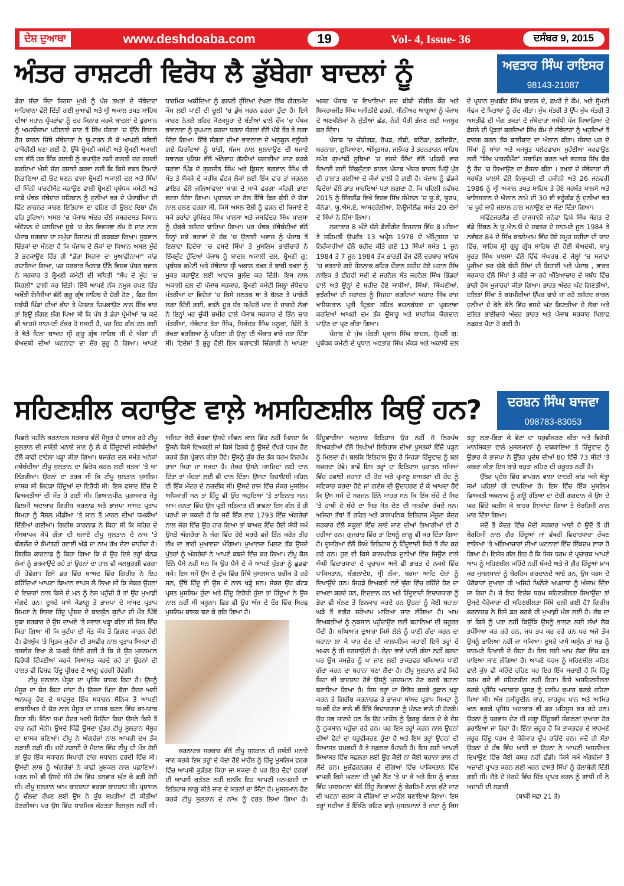ਦੇਸ਼ ਦੁਆਬਾ www.deshdoaba.com 19 Vol- 4, Issue- 36 ਦਸੰਬਰ 9, 2015
ਅੰਤਰ ਰਾਸ਼ਟਰੀ ਵਿਰੋਧ ਲੈ ਡੁੱਬੇਗਾ ਬਾਦਲਾਂ ਨੂੰ
ਅਵਤਾਰ ਸਿੰਘ ਰਾਇਸਰ
98143-21087
ਡੇਰਾ ਸੱਚਾ ਸੌਦਾ ਸਿਰਸਾ ਮੁਖੀ ਨੂੰ ਪੰਜ ਤਖਤਾਂ ਦੇ ਜੱਥੇਦਾਰਾਂ ਸਾਹਿਬਾਨਾ ਵੱਲੋਂ ਦਿੱਤੀ ਗਈ ਮੁਆਫੀ ਅਤੇ ਸ੍ਰੀ ਅਕਾਲ ਤਖਤ ਸਾਹਿਬ ਦੀਆਂ ਮਹਾਨ ਪ੍ਰੰਪਰਾਂਵਾ ਨੂੰ ਦਰ ਕਿਨਾਰ ਕਰਕੇ ਬਾਦਲਾਂ ਦੇ ਫੁਰਮਾਨ ਨੂੰ ਅਮਲੀਜਾਮਾ ਪਹਿਨਾਏ ਜਾਣ ਤੋਂ ਸਿੱਖ ਸੰਗਤਾਂ 'ਚ ਉੱਠੇ ਵਿਸ਼ਾਲ ਰੋਹ ਕਾਰਨ ਜਿੱਥੇ ਜੱਥੇਦਾਰਾਂ ਨੇ ਯੂ-ਟਰਨ ਲੈ ਕੇ ਆਪਣੀ ਸਥਿਤੀ ਹਾਸੋਹੀਣੀ ਬਣਾ ਲਈ ਹੈ, ਉੱਥੇ ਸ਼੍ਰੋਮਣੀ ਕਮੇਟੀ ਅਤੇ ਸ਼੍ਰੋਮਣੀ ਅਕਾਲੀ ਦਲ ਵੱਲੋਂ ਹਰ ਇੱਕ ਗਲਤੀ ਨੂੰ ਛਪਾਉਣ ਲਈ ਗਲਤੀ ਦਰ ਗਲਤੀ ਕਰਦਿਆਂ ਐਸੀ ਜੱਗ ਹਸਾਈ ਕਰਵਾ ਲਈ ਕਿ ਕਿਸੇ ਵਕਤ ਨਿਮਾਣੇ ਨਿਤਾਣਿਆ ਦੀ ਓਟ ਬਣਨ ਵਾਲਾ ਸ਼੍ਰੋਮਣੀ ਅਕਾਲੀ ਦਲ ਅਤੇ ਸਿੱਖਾਂ ਦੀ ਮਿੰਨੀ ਪਾਰਟੀਮੈਂਟ ਕਰਾਉਣ ਵਾਲੀ ਸ਼੍ਰੋਮਣੀ ਪ੍ਰਬੰਧਕ ਕਮੇਟੀ ਅਤੇ ਸਾਡੇ ਪੰਥਕ ਜੱਥੇਦਾਰ ਸਹਿਬਾਨ ਨੂੰ ਦੁਨੀਆਂ ਭਰ ਦੇ ਪੰਜਾਬੀਆਂ ਦੀ ਫਿੱਟ ਲਾਹਨਤ ਕਾਰਣ ਇਤਿਹਾਸ ਦਾ ਵਹਿਣ ਹੀ ਉਲਟ ਦਿਸ਼ਾ ਵੱਲ ਵਹਿ ਤੁਰਿਆ। ਅਸਲ 'ਚ ਪੰਜਾਬ ਅੰਦਰ ਚੱਲੇ ਜਬਰਦਸਤ ਕਿਸ਼ਾਨ ਅੰਦੋਲਨ ਦੇ ਚਲਦਿਆਂ ਸੂਬੇ 'ਚ ਰੇਲ ਵਿਵਸਥਾ ਠੱਪ ਹੋ ਜਾਣ ਨਾਲ ਪੰਜਾਬ ਸਰਕਾਰ ਦਾ ਸਮੁੱਚਾ ਸਿਸਟਮ ਹੀ ਗੜਬੜਾ ਗਿਆ। ਸੂਝਵਾਨ ਚਿੰਤਕਾਂ ਦਾ ਮੰਨਣਾ ਹੈ ਕਿ ਪੰਜਾਬ ਦੇ ਲੋਕਾਂ ਦਾ ਧਿਆਨ ਅਸਲ ਮੁੱਦੇ ਤੋਂ ਭਟਕਾਉਣ ਹਿੱਤ ਹੀ "ਡੇਰਾ ਸਿਰਸਾ ਦਾ ਮੁਆਫੀਨਾਮਾ" ਕਾਂਡ ਰਚਾਇਆ ਗਿਆ, ਪਰ ਸਰਕਾਰ ਖਿਲਾਫ ਉੱਠੇ ਵਿਸ਼ਵ ਪੱਧਰ ਬਵਾਲ ਨੇ ਸਰਕਾਰ ਤੇ ਸ਼੍ਰੋਮਣੀ ਕਮੇਟੀ ਦੀ ਸਥਿਤੀ "ਸੱਪ ਦੇ ਮੂੰਹ 'ਚ ਕਿਰਲੀ" ਵਾਲੀ ਕਰ ਦਿੱਤੀ। ਇੱਥੋਂ ਆਪਣੇ ਨੱਕ ਨਮੂਜ ਰਖਣ ਹਿੱਤ ਅਖੌਤੀ ਏਜੰਸੀਆਂ ਵੱਲੋਂ ਗੁਰੂ ਗ੍ਰੰਥ ਸਾਹਿਬ ਦੇ ਚੋਰੀ ਹੋਣ , ਫਿਰ ਇਸ ਸਬੰਧੀ ਪਿੰਡਾਂ ਦੀਆਂ ਕੰਧਾ ਤੇ ਪੋਸਟਰ ਚਿਪਕਾਉਣ ਨਾਲ ਇੱਕ ਵਾਰ ਤਾਂ ਇਉਂ ਲੱਗਣ ਲੱਗ ਪਿਆ ਸੀ ਕਿ ਪੰਥ ਤੇ ਡੇਰਾ ਪ੍ਰੇਮੀਆਂ 'ਚ ਕਦੇ ਵੀ ਆਹਮੋ ਸਾਹਮਣੀ ਟੱਕਰ ਹੋ ਸਕਦੀ ਹੈ, ਪਰ ਇਹ ਗੱਲ ਟਲ ਗਈ ਤੇ ਥੋੜੇ ਦਿਨਾ ਬਾਅਦ ਸ੍ਰੀ ਗੁਰੂ ਗ੍ਰੰਥ ਸਾਹਿਬ ਜੀ ਦੇ ਅੰਗਾਂ ਦੀ ਬੇਅਦਬੀ ਦੀਆਂ ਘਟਨਾਵਾ ਦਾ ਦੌਰ ਸ਼ੁਰੂ ਹੋ ਗਿਆ। ਆਪਣੇ ਧਾਰਮਿਕ ਅਕੀਦਿਆ ਨੂੰ ਛਲਣੀ ਹੁੰਦਿਆਂ ਵੇਖਣਾ ਇੱਕ ਗੈਰਤਮੰਦ ਕੌਮ ਲਈ ਪਾਣੀ ਦੀ ਚੂਲੀ 'ਚ ਡੁੱਬ ਮਰਨ ਵਰਗਾ ਹੁੰਦਾ ਹੈ। ਇਸੇ ਕਾਰਣ ਨੇੜਲੇ ਸ਼ਹਿਰ ਕੋਟਕਪੂਰਾ ਦੇ ਬੱਤੀਆਂ ਵਾਲੇ ਚੌਂਕ 'ਚ ਪੰਥਕ ਭਾਵਨਾਵਾ ਨੂੰ ਰੂਪਮਾਨ ਕਰਦਾ ਧਰਨਾ ਸੰਗਤਾਂ ਵੱਲੋਂ ਪੱਕੇ ਤੌਰ ਤੇ ਲਗਾ ਦਿੱਤਾ ਗਿਆ। ਇੱਥੇ ਸੰਗਤਾਂ ਦੀਆਂ ਭਾਵਨਾਵਾ ਦੇ ਅਨੁਕੂਲ ਵਲੂੰਧਰੇ ਗਏ ਹਿਰਦਿਆਂ ਨੂੰ ਸ਼ਾਂਤੀ, ਸੰਜਮ ਨਾਲ ਸੁਲਝਾਉਣ ਦੀ ਬਜਾਏ ਸਥਾਨਕ ਪੁਲਿਸ ਵੱਲੋਂ ਅੰਨੇਵਾਹ ਗੋਲੀਆਂ ਚਲਾਈਆਂ ਜਾਣ ਕਰਕੇ ਸਰਾਂਵਾ ਪਿੰਡ ਦੇ ਗੁਰਜੀਤ ਸਿੰਘ ਅਤੇ ਕ੍ਰਿਸ਼ਨ ਭਗਵਾਨ ਸਿੰਘ ਦੀ ਮੌਤ ਤੇ ਸੈਂਕੜੇ ਦੇ ਕਰੀਬ ਫੱਟੜ ਲੋਕਾਂ ਲਈ ਇੱਕ ਵਾਰ ਤਾਂ ਜਰਨਲ ਡਾਇਰ ਵੱਲੋਂ ਜਲਿਆਂਵਾਲਾ ਬਾਗ ਦੇ ਸਾਕੇ ਵਰਗਾ ਕਹਿਰੀ ਭਾਣਾ ਵਰਤਾ ਦਿੱਤਾ ਗਿਆ। ਪ੍ਰਸ਼ਾਸਨ ਦਾ ਰੋਲ ਇੱਥੇ ਫਿਰ ਕੁੱਤੀ ਦੇ ਚੋਰਾਂ ਨਾਲ ਰਲਣ ਵਰਗਾ ਸੀ, ਕਿਸੇ ਅਸਲ ਦੋਸ਼ੀ ਨੂੰ ਫੜਨ ਦੀ ਬਿਜਾਏ ਦੋ ਸਕੇ ਭਰਾਂਵਾ ਰੁਪਿੰਦਰ ਸਿੰਘ ਖਾਲਸਾ ਅਤੇ ਜਸਵਿੰਦਰ ਸਿੰਘ ਖਾਲਸਾ ਨੂੰ ਚੁੱਕਕੇ ਤਸ਼ੱਦਦ ਢਾਹਿਆ ਗਿਆ। ਪਰ ਪੰਥਕ ਜੱਥੇਬੰਦੀਆਂ ਵੱਲੋਂ ਇਨ੍ਹਾਂ ਸਕੇ ਭਰਾਵਾਂ ਦੇ ਹੱਕ 'ਚ ਉਠਾਈ ਅਵਾਜ ਨੂੰ ਪੰਜਾਬ ਤੋਂ ਇਲਾਵਾ ਵਿਦੇਸ਼ਾ 'ਚ ਵਸਦੇ ਸਿੱਖਾਂ ਤੇ ਮੁਸਲਿਮ ਭਾਈਚਾਰੇ ਨੇ ਇੱਕਜੁੱਟ ਹੁੰਦਿਆਂ ਪੰਜਾਬ ਨੂੰ ਬਾਦਲ ਅਕਾਲੀ ਦਲ, ਸ਼੍ਰੋਮਣੀ ਗੁ: ਪ੍ਰਬੰਧਕ ਕਮੇਟੀ ਅਤੇ ਜੱਥੇਦਾਰ ਸ੍ਰੀ ਅਕਾਲ ਤਖਤ ਤੇ ਬਾਕੀ ਤਖਤਾਂ ਨੂੰ ਮੁਕਤ ਕਰਾਉਣ ਲਈ ਆਵਾਜ ਬੁਲੰਦ ਕਰ ਦਿੱਤੀ। ਇਸ ਨਾਲ ਅਕਾਲੀ ਦਲ ਦੀ ਪੰਜਾਬ ਸਰਕਾਰ, ਸ਼੍ਰੋਮਣੀ ਕਮੇਟੀ ਜਿਲ੍ਹਾ ਜੱਥੇਦਾਰ ਮੰਤਰੀਆਂ ਦਾ ਵਿਦੇਸ਼ਾਂ 'ਚ ਕਿਸੇ ਜਨਤਕ ਥਾਂ ਤੇ ਬੋਲਣ ਤੇ ਪਾਬੰਦੀ ਲਗਾ ਦਿੱਤੀ ਗਈ, ਵਤਨੋਂ ਦੂਰ ਸੱਤ ਸਮੁੰਦਰੋਂ ਪਾਰ ਦੇ ਜਾਗਦੇ ਲੋਕਾਂ ਨੇ ਇਨ੍ਹਾਂ ਮਰ ਚੁੱਕੀ ਜ਼ਮੀਰ ਵਾਲੇ ਪੰਜਾਬ ਸਰਕਾਰ ਦੇ ਤਿੰਨ ਚਾਰ ਮੰਤਰੀਆਂ, ਜੱਥੇਦਾਰ ਤੋਤਾ ਸਿੰਘ, ਸਿਕੰਦਰ ਸਿੰਘ ਮਲੂਕਾਂ, ਢਿੱਲੋਂ ਤੇ ਰੱਖੜਾ ਵਰਗਿਆਂ ਨੂੰ ਪਹਿਲਾ ਹੀ ਉਨ੍ਹਾਂ ਦੀ ਔਕਾਤ ਵਾਰੇ ਜਤਾ ਦਿੱਤਾ ਸੀ। ਵਿਦੇਸ਼ਾਂ ਤੋਂ ਸ਼ੁਰੂ ਹੋਈ ਇਸ ਬਗਾਵਤੀ ਚਿੰਗਾਰੀ ਨੇ ਆਪਣਾ ਅਸਰ ਪੰਜਾਬ 'ਚ ਵਿਖਾਇਆ ਜਦ ਬੀਬੀ ਜੰਗੀਰ ਕੌਰ ਅਤੇ ਬਿਕਰਮਜੀਤ ਸਿੰਘ ਮਜੀਠੀਏ ਵਰਗੇ, ਸੀਨੀਅਰ ਆਗੂਆਂ ਨੂੰ ਪੰਜਾਬ ਦੇ ਅਣਖੀਲੋਕਾਂ ਨੇ ਜੁੱਤੀਆਂ ਛੱਡ, ਨੰਗੇ ਪੈਰੀ ਭੱਜਣ ਲਈ ਮਜਬੂਰ ਕਰ ਦਿੱਤਾ।
ਪੰਜਾਬ 'ਚ ਚੰਡੀਗੜ, ਰੋਪੜ, ਲੰਬੀ, ਬਠਿੰਡਾ, ਫਰੀਦਕੋਟ, ਬਰਨਾਲਾ, ਲੁਧਿਆਣਾ, ਅੰਮ੍ਰਿਤਸਰ, ਜਲੰਧਰ ਤੇ ਤਰਨਤਾਰਨ ਸਾਹਿਬ ਸਮੇਤ ਗੁਆਂਢੀ ਸੂਬਿਆਂ 'ਚ ਵਸਦੇ ਸਿੱਖਾਂ ਵੱਲੋਂ ਪਹਿਲੀ ਵਾਰ ਦਿਖਾਈ ਗਈ ਇੱਕਜੁੱਟਤਾ ਕਾਰਨ ਪੰਜਾਬ ਅੰਦਰ ਬਾਦਲ ਪਿਉ ਪੁੱਤ ਦੀ ਹਾਲਾਤ ਗਲੀਆ ਦੇ ਕੱਖਾਂ ਵਾਲੀ ਹੋ ਗਈ ਹੈ। ਪੰਜਾਬ ਨੂੰ ਛੱਡਕੇ ਵਿਦੇਸ਼ਾਂ ਵੱਲੋਂ ਭਾਤ ਮਾਰਦਿਆਂ ਪਤਾ ਲਗਦਾ ਹੈ, ਕਿ ਪਹਿਲੀ ਨਵੰਬਰ 2015 ਨੂੰ ਇੰਗਲੈਂਡ ਵਿਖੇ ਵਿਸ਼ਵ ਸਿੱਖ ਸੰਮੇਲਨ 'ਚ ਯੂ.ਕੇ, ਯੂਰਪ, ਕੈਨੇਡਾ, ਯੂ.ਐਸ.ਏ, ਆਸਟਰੇਲੀਆ, ਨਿਊਜੀਲੈਂਡ ਸਮੇਤ 20 ਦੇਸ਼ਾਂ ਦੇ ਸਿੱਖਾਂ ਨੇ ਹਿੱਸਾ ਲਿਆ।
ਲਗਾਤਾਰ 8 ਘੰਟੇ ਚੱਲੇ ਡੈਲੀਗੇਟ ਇਜਲਾਸ ਵਿੱਚ 8 ਮਤਿਆ ਤੇ ਸਹਿਮਤੀ ਉਪਰੰਤ 13 ਅਪ੍ਰੈਲ 1978 ਦੇ ਅੰਮ੍ਰਿਤਸਰ 'ਚ ਨਿਰੰਕਾਰੀਆਂ ਵੱਲੋਂ ਸ਼ਹੀਦ ਕੀਤੇ ਗਏ 13 ਸਿੰਘਾਂ ਸਮੇਤ 1 ਜੂਨ 1984 ਤੇ 7 ਜੂਨ 1984 ਤੱਕ ਭਾਰਤੀ ਫੌਜ ਵੱਲੋਂ ਦਰਬਾਰ ਸਾਹਿਬ 'ਚ ਵਰਤਾਏ ਗਏ ਹੌਲਨਾਕ ਕਹਿਰ ਦੌਰਾਨ ਸ਼ਹੀਦ ਹੋਏ ਮਹਾਨ ਸਿੱਖ ਨਾਇਕ ਤੇ ਵੀਹਵੀ ਸਦੀ ਦੇ ਜਰਨੈਲ ਸੰਤ ਜਰਨੈਲ ਸਿੰਘ ਭਿੰਡਰਾਂ ਵਾਲੇ ਅਤੇ ਉਨ੍ਹਾਂ ਦੇ ਸ਼ਹੀਦ ਹੋਏ ਸਾਥੀਆਂ, ਸਿੰਘਾਂ, ਸਿੰਘਣੀਆਂ, ਭੁਝੰਗੀਆਂ ਦੀ ਸ਼ਹਾਦਤ ਨੂੰ ਸਿਜਦਾ ਕਰਦਿਆਂ ਅਜ਼ਾਦ ਸਿੱਖ ਰਾਜ ਖਾਲਿਸਤਾਨ ਪ੍ਰਤੀ ਦ੍ਰਿੜਤਾ ਸਹਿਤ ਵਚਨਬੱਧਤਾ ਦਾ ਪ੍ਰਗਟਾਵਾ ਕਰਦਿਆਂ ਆਖਰੀ ਦਮ ਤੱਕ ਉਸਾਰੂ ਅਤੇ ਸਾਰਥਿਕ ਯੋਗਦਾਨ ਪਾਉਣ ਦਾ ਪ੍ਰਣ ਕੀਤਾ ਗਿਆ।
ਪੰਜਾਬ ਦੇ ਮੁੱਖ ਮੰਤਰੀ ਪ੍ਰਕਾਸ਼ ਸਿੰਘ ਬਾਦਲ, ਸ਼੍ਰੋਮਣੀ ਗੁ: ਪ੍ਰਬੰਧਕ ਕਮੇਟੀ ਦੇ ਪ੍ਰਧਾਨ ਅਵਤਾਰ ਸਿੰਘ ਮੱਕੜ ਅਤੇ ਅਕਾਲੀ ਦਲ ਦੇ ਪ੍ਰਧਾਨ ਸੁਖਬੀਰ ਸਿੰਘ ਬਾਦਲ ਦੇ, ਫਖਰੇ ਏ ਕੌਮ, ਅਤੇ ਸ਼੍ਰੋਮਣੀ ਸੇਵਕ ਦੇ ਖਿਤਾਬਾਂ ਨੂੰ ਰੱਦ ਕੀਤਾ। ਮੁੱਖ ਮੰਤਰੀ ਤੇ ਉੱਪ ਮੁੱਖ ਮੰਤਰੀ ਤੋਂ ਅਸਤੀਫੇ ਦੀ ਮੰਗ ਤਖਤਾਂ ਦੇ ਜੱਥੇਦਾਰਾਂ ਸਬੰਧੀ ਪੰਜ ਪਿਆਰਿਆਂ ਦੇ ਫੈਸਲੇ ਦੀ ਪ੍ਰੋੜਤਾਂ ਕਰਦਿਆਂ ਸਿੱਖ ਕੌਮ ਦੇ ਜੱਥੇਦਾਰਾਂ ਨੂੰ ਅਹੁਦਿਆਂ ਤੋਂ ਫਾਰਗ ਕਰਨ ਤੱਕ ਬਾਈਕਾਟ ਦਾ ਐਲਾਨ ਕੀਤਾ। ਸੰਸਾਰ ਪਰ ਦੇ ਸਿੱਖਾਂ ਨੂੰ ਸਾਂਝਾ ਅਤੇ ਮਜਬੂਤ ਪਲੇਟਫਾਰਮ ਮੁਹੱਈਆ ਕਰਵਾਉਣ ਲਈ "ਸਿੱਖ ਪਾਰਲੀਮੈਂਟ" ਸਥਾਪਿਤ ਕਰਨ ਅਤੇ ਵਰਲਡ ਸਿੱਖ ਬੈਂਕ ਨੂੰ ਹੋਂਦ 'ਚ ਲਿਆਉਣ ਦਾ ਫੈਸਲਾ ਕੀਤਾ । ਤਖਤਾਂ ਦੇ ਜੱਥੇਦਾਰਾਂ ਦੀ ਸਰਬੱਤ ਖਾਲਸੇ ਵੱਲੋਂ ਨਿਯੁਕਤੀ ਦੀ ਹਕੀਨੀ ਅਤੇ 26 ਜਨਵਰੀ 1986 ਨੂੰ ਸ੍ਰੀ ਅਕਾਲ ਤਖਤ ਸਾਹਿਬ ਤੇ ਹੋਏ ਸਰਬੱਤ ਖਾਲਸੇ ਅਤੇ ਖਾਲਿਸਤਾਨ ਦੇ ਐਲਾਨ ਨਾਮੇ ਦੀ 30 ਵੀ ਵਰ੍ਹੇਗੰਡ ਨੂੰ ਦੁਨੀਆਂ ਭਰ 'ਚ ਪੂਰੇ ਜਾਹੋ ਜਲਾਲ ਨਾਲ ਮਨਾਉਣ ਦਾ ਸੱਦਾ ਦਿੱਤਾ ਗਿਆ।
ਸਵਿੱਟਜਰਲੈਂਡ ਦੀ ਰਾਜਧਾਨੀ ਜਨੇਵਾ ਵਿਖੇ ਸਿੱਖ ਸੰਗਤ ਦੇ ਵੱਡੇ ਇੱਕਠ ਨੇ ਯੂ.ਐਨ.ਓ ਦੇ ਦਫਤਰ ਦੇ ਸਾਹਮਣੇ ਜੂਨ 1984 ਤੇ ਨਵੰਬਰ 84 ਦੇ ਸਿੱਖ ਕਤਲੇਆਮ ਵਿੱਚ ਹੋਏ ਸਮੂਹ ਸ਼ਹੀਦਾ ਦੀ ਯਾਦ ਵਿੱਚ, ਸਾਹਿਬ ਸ੍ਰੀ ਗੁਰੂ ਗ੍ਰੰਥ ਸਾਹਿਬ ਦੀ ਹੋਈ ਬੇਅਦਬੀ, ਬਾਪੂ ਸੂਰਤ ਸਿੰਘ ਖਾਲਸਾ ਵੱਲੋਂ ਵਿੱਢੇ ਸੰਘਰਸ਼ ਦੇ ਜੇਲ੍ਹਾਂ 'ਚ ਸਜਾਵਾ ਪੂਰੀਆਂ ਕਰ ਚੁੱਕੇ ਬੰਦੀ ਸਿੱਖਾਂ ਦੀ ਰਿਹਾਈ ਅਤੇ ਪੰਜਾਬ , ਭਾਰਤ ਸਰਕਾਰ ਵੱਲੋਂ ਸਿੱਖਾਂ ਤੇ ਕੀਤੇ ਜਾ ਰਹੇ ਅੱਤਿਆਚਾਰ ਦੇ ਸਬੰਧ ਵਿੱਚ ਭਾਰੀ ਰੋਸ ਮੁਜਾਹਰਾਂ ਕੀਤਾ ਗਿਆ। ਭਾਰਤ ਅੰਦਰ ਘੱਟ ਗਿਣਤੀਆਂ, ਦਲਿਤਾਂ ਸਿੱਖਾਂ ਤੇ ਕਸ਼ਮੀਰੀਆਂ ਉੱਪਰ ਢਾਹੇ ਜਾ ਰਹੇ ਤਸ਼ੱਦਦ ਕਾਰਨ ਦੁਨੀਆਂ ਦੇ ਕੋਨੇ ਕੋਨੇ ਵਿੱਚ ਵਸਦੇ ਘੱਟ ਗਿਣਤੀਆਂ ਦੇ ਲੋਕਾਂ ਅਤੇ ਦਲਿਤ ਭਾਈਚਾਰੇ ਅੰਦਰ ਭਾਰਤ ਅਤੇ ਪੰਜਾਬ ਸਰਕਾਰ ਖਿਲਾਫ ਨਫਰਤ ਪੈਦਾ ਹੋ ਗਈ ਹੈ।
ਸਹਿਣਸ਼ੀਲ ਕਹਾਉਣ ਵਾਲ਼ੇ ਅਸਹਿਣਸ਼ੀਲ ਕਿਉਂ ਹਨ?
ਦਰਸ਼ਨ ਸਿੰਘ ਬਾਜਵਾ
098783-83053
ਪਿਛਲੇ ਮਹੀਨੇ ਕਰਨਾਟਕ ਸਰਕਾਰ ਵੱਲੋਂ ਮੈਸੂਰ ਦੇ ਸ਼ਾਸਕ ਰਹੇ ਟੀਪੂ ਸੁਲਤਾਨ ਦੀ ਜਯੰਤੀ ਮਨਾਏ ਜਾਣ ਨੂੰ ਲੈ ਕੇ ਹਿੰਦੂਵਾਦੀ ਜਥੇਬੰਦੀਆਂ ਵੱਲੋਂ ਕਾਫੀ ਵਾਵੇਲਾ ਖੜ੍ਹਾ ਕੀਤਾ ਗਿਆ। ਬਜਰੰਗ ਦਲ ਸਮੇਤ ਅਨੇਕਾਂ ਜਥੇਬੰਦੀਆਂ ਟੀਪੂ ਸੁਲਤਾਨ ਦਾ ਵਿਰੋਧ ਕਰਨ ਲਈ ਸੜਕਾਂ 'ਤੇ ਆ ਨਿੱਤਰੀਆਂ। ਉਹਨਾਂ ਦਾ ਤਰਕ ਸੀ ਕਿ ਟੀਪੂ ਸੁਲਤਾਨ ਮੁਸਲਿਮ ਸ਼ਾਸਕ ਸੀ ਜਿਹੜਾ ਹਿੰਦੂਆਂ ਦਾ ਵਿਰੋਧੀ ਸੀ। ਇਸ ਫਸਾਦ ਵਿੱਚ ਦੋ ਵਿਅਕਤੀਆਂ ਦੀ ਮੌਤ ਹੋ ਗਈ ਸੀ। ਗਿਆਨਪੀਠ ਪੁਰਸਕਾਰ ਜੇਤੂ ਫਿਲਮੀ ਅਦਾਕਾਰ ਗਿਰੀਸ਼ ਕਰਨਾਡ ਅਤੇ ਭਾਜਪਾ ਸਾਂਸਦ ਪ੍ਰਤਾਪ ਸਿਮਹਾ ਨੂੰ ਸੋਸ਼ਲ ਮੀਡੀਆ 'ਤੇ ਜਾਨ ਤੋਂ ਮਾਰਨ ਦੀਆਂ ਧਮਕੀਆਂ ਦਿੱਤੀਆਂ ਗਈਆਂ। ਗਿਰੀਸ਼ ਕਾਰਨਾਡ ਨੇ ਕਿਹਾ ਸੀ ਕਿ ਸ਼ਹਿਰ ਦੇ ਸੰਸਥਾਪਕ ਕੇਪੇ ਗੌੜਾ ਦੀ ਬਜਾਏ ਟੀਪੂ ਸੁਲਤਾਨ ਦੇ ਨਾਮ 'ਤੇ ਬੰਗਲੌਰ ਦੇ ਕੌਮਾਂਤਰੀ ਹਵਾਈ ਅੱਡੇ ਦਾ ਨਾਮ ਰੱਖ ਦੇਣਾ ਚਾਹੀਦਾ ਹੈ। ਗਿਰੀਸ਼ ਕਾਰਨਾਡ ਨੂੰ ਕਿਹਾ ਗਿਆ ਕਿ ਜੇ ਉਹ ਇਸੇ ਤਰ੍ਹਾਂ ਕੰਨੜ ਲੋਕਾਂ ਨੂੰ ਭੜਕਾਉਂਦੇ ਰਹੇ ਤਾਂ ਉਹਨਾਂ ਦਾ ਹਾਲ ਵੀ ਕਲਬੁਰਗੀ ਵਰਗਾ ਹੀ ਹੋਵੇਗਾ। ਇਸੇ ਡਰ ਵਿੱਚ ਬਾਅਦ ਵਿੱਚ ਗਿਰੀਸ਼ ਨੇ ਇਹ ਕਹਿੰਦਿਆਂ ਆਪਣਾ ਬਿਆਨ ਵਾਪਸ ਲੈ ਲਿਆ ਸੀ ਕਿ ਜੇਕਰ ਉਹਨਾਂ ਦੇ ਵਿਚਾਰਾਂ ਨਾਲ ਕਿਸੇ ਦੇ ਮਨ ਨੂੰ ਠੇਸ ਪਹੁੰਚੀ ਹੈ ਤਾਂ ਉਹ ਮੁਆਫ਼ੀ ਮੰਗਦੇ ਹਨ। ਦੂਸਰੇ ਪਾਸੇ ਕੋਡਾਗੂ ਤੋਂ ਭਾਜਪਾ ਦੇ ਸਾਂਸਦ ਪ੍ਰਤਾਪ ਸਿਮਹਾ ਨੇ ਵਿਸ਼ਵ ਹਿੰਦੂ ਪ੍ਰੀਸ਼ਦ ਦੇ ਕਾਰਕੁੰਨ ਕੁਟੱਪਾ ਦੀ ਮੌਤ ਪਿੱਛੋਂ ਸੂਬਾ ਸਰਕਾਰ ਦੇ ਉਸ ਦਾਅਵੇ 'ਤੇ ਸਵਾਲ ਖੜ੍ਹਾ ਕੀਤਾ ਸੀ ਜਿਸ ਵਿੱਚ ਕਿਹਾ ਗਿਆ ਸੀ ਕਿ ਕੁਟੱਪਾ ਦੀ ਮੌਤ ਕੰਧ ਤੋਂ ਡਿਗਣ ਕਾਰਨ ਹੋਈ ਹੈ। ਫ਼ੇਸਬੁੱਕ 'ਤੇ ਮ੍ਰਿਤਕ ਕੁਟੱਪਾ ਦੀ ਤਸਵੀਰ ਨਾਲ ਪ੍ਰਤਾਪ ਸਿਮਹਾ ਦੀ ਤਸਵੀਰ ਵਿਖਾ ਕੇ ਧਮਕੀ ਦਿੱਤੀ ਗਈ ਹੈ ਕਿ ਜੇ ਉਹ ਮੁਸਲਮਾਨ ਵਿਰੋਧੀ ਟਿੱਪਣੀਆਂ ਕਰਕੇ ਸਿਆਸਤ ਕਰਦੇ ਰਹੇ ਤਾਂ ਉਹਨਾਂ ਦੀ ਹਾਲਤ ਵੀ ਵਿਸ਼ਵ ਹਿੰਦੂ ਪ੍ਰੀਸ਼ਦ ਦੇ ਆਗੂ ਵਰਗੀ ਹੋਵੇਗੀ।
ਟੀਪੂ ਸੁਲਤਾਨ ਮੈਸੂਰ ਦਾ ਪ੍ਰਸਿੱਧ ਸ਼ਾਸਕ ਰਿਹਾ ਹੈ। ਉਸਨੂੰ ਮੈਸੂਰ ਦਾ ਸ਼ੇਰ ਕਿਹਾ ਜਾਂਦਾ ਹੈ। ਉਸਦਾ ਪਿਤਾ ਕੋਰਾ ਹੈਦਰ ਅਲੀ ਅਨਪੜ੍ਹ ਹੋਣ ਦੇ ਬਾਵਜੂਦ ਇੱਕ ਸਧਾਰਨ ਸੈਨਿਕ ਤੋਂ ਆਪਣੀ ਕਾਬਲੀਅਤ ਦੇ ਜ਼ੋਰ ਨਾਲ ਮੈਸੂਰ ਦਾ ਸ਼ਾਸਕ ਬਣਨ ਵਿੱਚ ਕਾਮਯਾਬ ਰਿਹਾ ਸੀ। ਜਿੰਨਾਂ ਸਮਾਂ ਹੈਦਰ ਅਲੀ ਜਿਉਂਦਾ ਰਿਹਾ ਉਸਨੇ ਕਿਸੇ ਤੋਂ ਹਾਰ ਨਹੀਂ ਮੰਨੀ। ਉਸਦੇ ਪਿੱਛੋਂ ਉਸਦਾ ਪੁੱਤਰ ਟੀਪੂ ਸੁਲਤਾਨ ਮੈਸੂਰ ਦਾ ਸ਼ਾਸਕ ਬਣਿਆਂ। ਟੀਪੂ ਨੇ ਅੰਗਰੇਜ਼ਾਂ ਨਾਲ ਆਖਰੀ ਦਮ ਤੱਕ ਲੜਾਈ ਲੜੀ ਸੀ। ਜਦੋਂ ਲੜਾਈ ਦੇ ਮੈਦਾਨ ਵਿੱਚ ਟੀਪੂ ਦੀ ਮੌਤ ਹੋਈ ਤਾਂ ਉਹ ਇੱਕ ਸਧਾਰਨ ਸਿਪਾਹੀ ਵਾਂਗ ਸਧਾਰਨ ਵਰਦੀ ਵਿੱਚ ਸੀ। ਉਸਦੀ ਲਾਸ਼ ਨੂੰ ਅੰਗਰੇਜ਼ਾਂ ਨੇ ਕਾਫ਼ੀ ਮੁਸ਼ਕਲ ਨਾਲ ਪਛਾਣਿਆਂ। ਮਰਨ ਸਮੇਂ ਵੀ ਉਸਦੇ ਸੱਜੇ ਹੱਥ ਵਿੱਚ ਤਲਵਾਰ ਘੁੱਟ ਕੇ ਫੜੀ ਹੋਈ ਸੀ। ਟੀਪੂ ਸੁਲਤਾਨ ਆਮ ਬਾਦਸ਼ਾਹਾਂ ਵਰਗਾ ਬਾਦਸ਼ਾਹ ਸੀ। ਪ੍ਰਸ਼ਾਸਨ ਨੂੰ ਚੱਲਦਾ ਰੱਖਣ ਲਈ ਉਸ ਨੇ ਕੁੱਝ ਸਖ਼ਤੀਆਂ ਵੀ ਕੀਤੀਆਂ ਹੋਣਗੀਆਂ। ਪਰ ਉਸ ਵਿੱਚ ਧਾਰਮਿਕ ਕੱਟੜਤਾ ਬਿਲਕੁਲ ਨਹੀਂ ਸੀ। ਅਜਿਹਾ ਕੋਈ ਵੇਰਵਾ ਉਸਦੇ ਜੀਵਨ ਕਾਲ ਵਿੱਚ ਨਹੀਂ ਮਿਲਦਾ ਕਿ ਉਸਨੇ ਕਿਸੇ ਵਿਅਕਤੀ ਜਾਂ ਕਿਸੇ ਫਿਰਕੇ ਨੂੰ ਉਸਦੇ ਵੱਖਰੇ ਧਰਮ ਹੋਣ ਕਰਕੇ ਤੰਗ ਪ੍ਰੇਸ਼ਾਨ ਕੀਤਾ ਹੋਵੇ। ਉਸਨੂੰ ਕੁੱਝ ਹੱਦ ਤੱਕ ਧਰਮ ਨਿਰਪੱਖ ਰਾਜਾ ਕਿਹਾ ਜਾ ਸਕਦਾ ਹੈ। ਜੇਕਰ ਉਸਨੇ ਮਸਜਿਦਾਂ ਲਈ ਦਾਨ ਦਿੱਤਾ ਤਾਂ ਮੰਦਰਾਂ ਲਈ ਵੀ ਦਾਨ ਦਿੱਤਾ। ਉਸਦਾ ਰਿਹਾਇਸ਼ੀ ਮਹਿਲ ਵੀ ਇੱਕ ਮੰਦਰ ਦੇ ਨਜ਼ਦੀਕ ਸੀ। ਉਸਦੇ ਰਾਜ ਵਿੱਚ ਜੇਕਰ ਮੁਸਲਿਮ ਅਧਿਕਾਰੀ ਸਨ ਤਾਂ ਹਿੰਦੂ ਵੀ ਉੱਚ ਅਹੁਦਿਆਂ 'ਤੇ ਤਾਇਨਾਤ ਸਨ। ਆਮ ਜਨਤਾ ਵਿੱਚ ਉਸ ਪ੍ਰਤੀ ਸਤਿਕਾਰ ਦੀ ਭਾਵਨਾ ਇਸ ਗੱਲ ਤੋਂ ਹੀ ਪਰਖੀ ਜਾ ਸਕਦੀ ਹੈ ਕਿ ਜਦੋਂ ਇੱਕ ਵਾਰ 1793 ਵਿੱਚ ਅੰਗਰੇਜ਼ਾਂ ਨਾਲ ਜੰਗ ਵਿੱਚ ਉਹ ਹਾਰ ਗਿਆ ਤਾਂ ਬਾਅਦ ਵਿੱਚ ਹੋਈ ਸੰਧੀ ਸਮੇਂ ਉਸਤੋਂ ਅੰਗਰੇਜ਼ਾਂ ਨੇ ਜੰਗ ਵਿੱਚ ਹੋਏ ਖਰਚੇ ਵਜੋਂ ਤਿੰਨ ਕਰੋੜ ਤੀਹ ਲੱਖ ਦਾ ਭਾਰੀ ਮੁਆਵਜ਼ਾ ਮੰਗਿਆ। ਮੁਆਵਜ਼ਾ ਮਿਲਣ ਤੱਕ ਉਸਦੇ ਪੁੱਤਰਾਂ ਨੂੰ ਅੰਗਰੇਜ਼ਾਂ ਨੇ ਆਪਣੇ ਕਬਜ਼ੇ ਵਿੱਚ ਕਰ ਲਿਆ। ਟੀਪੂ ਕੋਲ ਇੰਨੇ ਪੈਸੇ ਨਹੀਂ ਸਨ ਕਿ ਉਹ ਪੈਸੇ ਦੇ ਕੇ ਆਪਣੇ ਪੁੱਤਰਾਂ ਨੂੰ ਛੁਡਵਾ ਸਕੇ। ਇਸ ਸਮੇਂ ਉਸ ਦੇ ਦੁੱਖ ਵਿੱਚ ਜਿੱਥੇ ਮੁਸਲਮਾਨ ਸ਼ਰੀਕ ਹੋ ਰਹੇ ਸਨ, ਉੱਥੇ ਹਿੰਦੂ ਵੀ ਉਸ ਦੇ ਨਾਲ ਖੜ੍ਹੇ ਸਨ। ਜੇਕਰ ਉਹ ਕੱਟੜ ਪ੍ਰਸਤ ਮੁਸਲਿਮ ਹੁੰਦਾ ਅਤੇ ਹਿੰਦੂ ਵਿਰੋਧੀ ਹੁੰਦਾ ਤਾਂ ਹਿੰਦੂਆਂ ਨੇ ਉਸ ਨਾਲ ਨਹੀਂ ਸੀ ਖੜ੍ਹਨਾ। ਫਿਰ ਵੀ ਉਹ ਅੱਜ ਦੇ ਦੌਰ ਵਿੱਚ ਸਿਰਫ਼ ਮੁਸਲਿਮ ਸ਼ਾਸਕ ਬਣ ਕੇ ਰਹਿ ਗਿਆ ਹੈ।
ਕਰਨਾਟਕ ਸਰਕਾਰ ਵੱਲੋਂ ਟੀਪੂ ਸੁਲਤਾਨ ਦੀ ਜਯੰਤੀ ਮਨਾਏ ਜਾਣ ਕਰਕੇ ਇਸ ਤਰ੍ਹਾਂ ਦੇ ਪੈਦਾ ਹੋਏ ਮਾਹੌਲ ਨੂੰ ਹਿੰਦੂ ਮੁਸਲਿਮ ਵਰਗ ਵਿੱਚ ਆਪਸੀ ਕੁੜੱਤਣ ਕਿਹਾ ਜਾ ਸਕਦਾ ਹੈ ਪਰ ਇਹ ਦੋਵਾਂ ਵਰਗਾਂ ਦੀ ਆਪਸੀ ਕੁੜੱਤਣ ਨਹੀਂ ਬਲਕਿ ਇਹ ਆਪਣੀ ਮਨਮਰਜ਼ੀ ਦਾ ਇਤਿਹਾਸ ਲਾਗੂ ਕੀਤੇ ਜਾਣ ਦੇ ਯਤਨਾਂ ਦਾ ਸਿੱਟਾ ਹੈ। ਮੁਸਲਮਾਨ ਹੋਣ ਕਰਕੇ ਟੀਪੂ ਸੁਲਤਾਨ ਦੇ ਨਾਂਅ ਨੂੰ ਵਰਤ ਲਿਆ ਗਿਆ ਹੈ। ਹਿੰਦੂਵਾਦੀਆਂ ਅਨੁਸਾਰ ਇਤਿਹਾਸ ਉਹ ਨਹੀਂ ਜੋ ਨਿਰਪੱਖ ਵਿਅਕਤੀਆਂ ਵੱਲੋਂ ਲਿਖੀਆਂ ਇਤਿਹਾਸ ਦੀਆਂ ਪੁਸਤਕਾਂ ਵਿੱਚੋਂ ਪੜ੍ਹਨ ਨੂੰ ਮਿਲਦਾ ਹੈ। ਬਲਕਿ ਇਤਿਹਾਸ ਉਹ ਹੈ ਜਿਹੜਾ ਹਿੰਦੂਵਾਦ ਨੂੰ ਬਲ ਬਖ਼ਸ਼ਦਾ ਹੋਵੇ। ਭਾਵੇਂ ਇਸ ਤਰ੍ਹਾਂ ਦਾ ਇਤਿਹਾਸ ਪੁਰਾਤਨ ਸਮਿਆਂ ਵਿੱਚ ਹਵਾਈ ਜਹਾਜ਼ਾਂ ਦੀ ਹੋਂਦ ਅਤੇ ਪ੍ਰਮਾਣੂ ਸ਼ਾਸਤਰਾਂ ਦੀ ਹੋਂਦ ਨੂੰ ਸਵਿਕਾਰ ਕਰਦਾ ਹੋਵੇ ਜਾਂ ਗਣੇਸ਼ ਦੀ ਉਦਾਹਰਣ ਦੇ ਕੇ ਆਖਦਾ ਹੋਵੇ ਕਿ ਉਸ ਸਮੇਂ ਦੇ ਸਰਜਨ ਇੰਨੇ ਮਾਹਰ ਸਨ ਕਿ ਇੱਕ ਬੱਚੇ ਦੇ ਸਿਰ 'ਤੇ ਹਾਥੀ ਦੇ ਬੱਚੇ ਦਾ ਸਿਰ ਜੋੜ ਦੇਣ ਦੀ ਸਮਰੱਥਾ ਰੱਖਦੇ ਸਨ। ਅਜਿਹਾ ਤੱਥਾਂ ਤੋਂ ਰਹਿਤ ਅਤੇ ਕਾਲਪਨਿਕ ਇਤਿਹਾਸ ਮੌਜੂਦਾ ਕੇਂਦਰ ਸਰਕਾਰ ਵੱਲੋਂ ਸਕੂਲਾਂ ਵਿੱਚ ਲਾਏ ਜਾਣ ਦੀਆਂ ਤਿਆਰੀਆਂ ਵੀ ਹੋ ਰਹੀਆਂ ਹਨ। ਗੁਜਰਾਤ ਵਿੱਚ ਤਾਂ ਇਸਨੂੰ ਲਾਗੂ ਵੀ ਕਰ ਦਿੱਤਾ ਗਿਆ ਹੈ। ਦੂਸਰਿਆਂ ਵੱਲੋਂ ਲਿਖੇ ਇਤਿਹਾਸ ਨੂੰ ਹਿੰਦੂਵਾਦੀ ਸਿਰੇ ਤੋਂ ਰੱਦ ਕਰ ਰਹੇ ਹਨ। ਹੁਣ ਵੀ ਕਿਸੇ ਕਾਲਪਨਿਕ ਦੁਨੀਆਂ ਵਿੱਚ ਜਿਉਣ ਵਾਲੇ ਸੰਘੀ ਵਿਚਾਰਧਾਰਾ ਦੇ ਪ੍ਰਚਾਰਕ ਅਜੇ ਵੀ ਭਾਰਤ ਦੇ ਨਕਸ਼ੇ ਵਿੱਚ ਪਾਕਿਸਤਾਨ, ਬੰਗਲਾਦੇਸ਼, ਸ੍ਰੀ ਲੰਕਾ, ਬਰਮਾ ਆਦਿ ਦੇਸ਼ਾਂ ਨੂੰ ਦਿਖਾਉਂਦੇ ਹਨ। ਜਿਹੜੇ ਵਿਅਕਤੀ ਨਵੇਂ ਯੁੱਗ ਵਿੱਚ ਰਹਿੰਦੇ ਹੋਣ ਦਾ ਦਾਅਵਾ ਕਰਦੇ ਹਨ, ਵਿਦਵਾਨ ਹਨ ਅਤੇ ਹਿੰਦੂਵਾਦੀ ਵਿਚਾਰਧਾਰਾ ਨੂੰ ਭੋਰਾ ਵੀ ਮੰਨਣ ਤੋਂ ਇਨਕਾਰ ਕਰਦੇ ਹਨ ਉਹਨਾਂ ਨੂੰ ਕੋਈ ਬਹਾਨਾ ਘੜੇ ਤੋਂ ਵਗੈਰ ਸ਼ਰੇਆਮ ਮਾਰਿਆ ਜਾਣ ਲੱਗਿਆ ਹੈ। ਆਮ ਵਿਅਕਤੀਆਂ ਨੂੰ ਨੁਕਸਾਨ ਪਹੁੰਚਾਉਣ ਲਈ ਬਹਾਨਿਆਂ ਦੀ ਜ਼ਰੂਰਤ ਪੈਂਦੀ ਹੈ। ਬਘਿਆੜ ਦੁਆਰਾ ਕਿਸੇ ਲੇਲੇ ਨੂੰ ਪਾਣੀ ਗੰਦਾ ਕਰਨ ਦਾ ਬਹਾਨਾ ਲਾ ਕੇ ਪਾੜ ਦੇਣ ਦੀ ਕਾਲਪਨਿਕ ਕਹਾਣੀ ਇਸੇ ਤਰ੍ਹਾਂ ਦੇ ਅਮਲ ਨੂੰ ਹੀ ਦਰਸਾਉਂਦੀ ਹੈ। ਲੇਲ਼ਾ ਭਾਵੇਂ ਪਾਣੀ ਗੰਦਾ ਨਹੀਂ ਕਰਦਾ ਪਰ ਉਸ ਕਮਜ਼ੋਰ ਨੂੰ ਖਾ ਜਾਣ ਲਈ ਤਾਕਤਵਰ ਬਘਿਆੜ ਪਾਣੀ ਗੰਦਾ ਕਰਨ ਦਾ ਬਹਾਨਾ ਬਣਾ ਲੈਂਦਾ ਹੈ। ਟੀਪੂ ਸੁਲਤਾਨ ਭਾਵੇਂ ਕਿਹੋ ਜਿਹਾ ਵੀ ਬਾਦਸ਼ਾਹ ਹੋਵੇ ਉਸਨੂੰ ਮੁਸਲਮਾਨ ਹੋਣ ਕਰਕੇ ਬਹਾਨਾ ਬਣਾਇਆ ਗਿਆ ਹੈ। ਇਸ ਤਰ੍ਹਾਂ ਦਾ ਵਿਰੋਧ ਕਰਕੇ ਤੂਫ਼ਾਨ ਖੜ੍ਹਾ ਕਰਨ ਤੇ ਗਿਰੀਸ਼ ਕਰਨਾਰਡ ਤੇ ਭਾਜਪਾ ਸਾਂਸਦ ਪ੍ਰਤਾਪ ਸਿਮਹਾ ਨੂੰ ਧਮਕੀ ਦੇਣ ਵਾਲੇ ਵੀ ਇੱਕੋ ਵਿਚਾਰਧਾਰਾ ਨੂੰ ਮੰਨਣ ਵਾਲੇ ਹੀ ਹੋਣਗੇ। ਉਹ ਸਭ ਜਾਣਦੇ ਹਨ ਕਿ ਉਹ ਮਾਹੌਲ ਨੂੰ ਫ਼ਿਰਕੂ ਰੰਗਤ ਦੇ ਕੇ ਦੇਸ਼ ਨੂੰ ਨੁਕਸਾਨ ਪਹੁੰਚਾ ਰਹੇ ਹਨ। ਪਰ ਇਸ ਤਰ੍ਹਾਂ ਕਰਨ ਨਾਲ ਉਹਨਾਂ ਦੀਆਂ ਵੋਟਾਂ ਦਾ ਧਰੁਵੀਕਰਣ ਹੁੰਦਾ ਹੈ ਅਤੇ ਇਸ ਤਰ੍ਹਾਂ ਉਹਨਾਂ ਦੀ ਸਿਆਸਤ ਚਮਕਦੀ ਹੈ ਤੇ ਸਫ਼ਲਤਾ ਮਿਲਦੀ ਹੈ। ਇਸ ਲਈ ਆਪਣੀ ਸਿਆਸਤ ਵਿੱਚ ਸਫ਼ਲਤਾ ਲਈ ਉਹ ਕੋਈ ਨਾ ਕੋਈ ਬਹਾਨਾ ਭਾਲ ਹੀ ਲੈਂਦੇ ਹਨ। ਮੁਜ਼ੱਫਰਨਗਰ ਦੇ ਦੰਗਿਆਂ ਵਿੱਚ ਪਾਕਿਸਤਾਨ ਵਿੱਚ ਵਾਪਰੀ ਕਿਸੇ ਘਟਨਾ ਦੀ ਮੂਵੀ ਨੈੱਟ 'ਤੇ ਪਾ ਕੇ ਅਤੇ ਇਸ ਨੂੰ ਭਾਰਤ ਵਿੱਚ ਮੁਸਲਮਾਨਾਂ ਵੱਲੋਂ ਹਿੰਦੂ ਨੌਜਵਾਨਾਂ ਨੂੰ ਬੇਰਹਿਮੀ ਨਾਲ਼ ਕੁੱਟੇ ਜਾਣ ਦੀ ਘਟਨਾ ਦਰਸਾ ਕੇ ਦੰਗਿਆਂ ਦਾ ਮਾਹੌਲ ਬਣਾਇਆ ਗਿਆ। ਇਸ ਤਰ੍ਹਾਂ ਸਦੀਆਂ ਤੋਂ ਇੱਕੱਠੇ ਰਹਿਣ ਵਾਲ਼ੇ ਮੁਸਲਮਾਨਾਂ ਤੇ ਜਾਟਾਂ ਨੂੰ ਕਿਸ ਤਰ੍ਹਾਂ ਲੜਾ-ਭਿੜਾ ਕੇ ਵੋਟਾਂ ਦਾ ਧਰੁਵੀਕਰਣ ਕੀਤਾ ਅਤੇ ਵਿਰੋਧੀ ਮਾਨਸਿਕਤਾ ਵਾਲੇ ਮੁਸਲਮਾਨਾਂ ਨੂੰ ਦਬਕਾਇਆ ਤੇ ਹਿੰਦੂਵਾਦ ਨੂੰ ਉਭਾਰ ਕੇ ਭਾਜਪਾ ਨੇ ਉੱਤਰ ਪ੍ਰਦੇਸ਼ ਦੀਆਂ 80 ਵਿੱਚੋਂ 73 ਸੀਟਾਂ 'ਤੇ ਕਬਜ਼ਾ ਕੀਤਾ ਇਸ ਬਾਰੇ ਬਹੁਤਾ ਕਹਿਣ ਦੀ ਜ਼ਰੂਰਤ ਨਹੀਂ ਹੈ।
ਉੱਤਰ ਪ੍ਰਦੇਸ਼ ਵਿੱਚ ਵਾਪਰਨ ਵਾਲਾ ਦਾਦਰੀ ਕਾਂਡ ਅਜੇ ਥੋੜ੍ਹਾ ਸਮਾਂ ਪਹਿਲਾਂ ਹੀ ਵਾਪਰਿਆ ਹੈ। ਇਸ ਵਿੱਚ ਇੱਕ ਮੁਸਲਿਮ ਵਿਅਕਤੀ ਅਖ਼ਲਾਕ ਨੂੰ ਗਊ ਹੱਤਿਆ ਦਾ ਦੋਸ਼ੀ ਗਰਦਾਨ ਕੇ ਉਸ ਦੇ ਘਰ ਵਿੱਚੋਂ ਘੜੀਸ ਕੇ ਬਾਹਰ ਲਿਆਂਦਾ ਗਿਆ ਤੇ ਬੇਰਹਿਮੀ ਨਾਲ ਮਾਰ ਦਿੱਤਾ ਗਿਆ।
ਜਦੋਂ ਤੋਂ ਕੇਂਦਰ ਵਿੱਚ ਮੋਦੀ ਸਰਕਾਰ ਆਈ ਹੈ ਉਦੋਂ ਤੋਂ ਹੀ ਬੇਰਹਿਮੀ ਨਾਲ ਗ਼ੈਰ ਹਿੰਦੂਆਂ ਜਾਂ ਵੱਖਰੀ ਵਿਚਾਰਧਾਰਾ ਰੱਖਣ ਵਾਲਿਆਂ 'ਤੇ ਅੱਤਿਆਚਾਰਾਂ ਦੀਆਂ ਘਟਨਾਵਾਂ ਵਿੱਚ ਇੱਕਦਮ ਵਾਧਾ ਹੋ ਗਿਆ ਹੈ। ਵਿਸ਼ੇਸ਼ ਗੱਲ ਇਹ ਹੈ ਕਿ ਜਿਸ ਧਰਮ ਦੇ ਪ੍ਰਚਾਰਕ ਆਪਣੇ ਆਪ ਨੂੰ ਸਹਿਣਸ਼ੀਲ ਕਹਿੰਦੇ ਨਹੀਂ ਥੱਕਦੇ ਅਤੇ ਜੋ ਗ਼ੈਰ ਹਿੰਦੂਆਂ ਖ਼ਾਸ ਕਰ ਮੁਸਲਮਾਨਾਂ ਨੂੰ ਬੇਰਹਿਮ ਗਰਦਾਨਦੇ ਆਏ ਹਨ, ਉਸ ਧਰਮ ਦੇ ਪੈਰੋਕਾਰਾਂ ਦੁਆਰਾ ਹੀ ਅਜਿਹੇ ਘਿਨੌਣੇ ਅਪਰਾਧਾਂ ਨੂੰ ਅੰਜਾਮ ਦਿੱਤਾ ਜਾ ਰਿਹਾ ਹੈ। ਜੇ ਇਹ ਵਿਸ਼ੇਸ਼ ਧਰਮ ਸਹਿਣਸ਼ੀਲਤਾ ਸਿਖਾਉਂਦਾ ਤਾਂ ਉਸਦੇ ਪੈਰੋਕਾਰਾਂ ਦੀ ਸਹਿਣਸ਼ੀਲਤਾ ਕਿੱਥੇ ਚਲੀ ਗਈ ਹੈ? ਗਿਰੀਸ਼ ਕਰਨਾਰਡ ਨੇ ਇਸੇ ਡਰ ਕਰਕੇ ਹੀ ਮੁਆਫ਼ੀ ਮੰਗ ਲਈ ਹੈ। ਰੱਬ ਦਾ ਤਾਂ ਕਿਸੇ ਨੂੰ ਪਤਾ ਨਹੀਂ ਕਿਉਂਕਿ ਉਸਨੂੰ ਭਾਲਣ ਲਈ ਲੱਖਾਂ ਲੋਕ ਤਪੱਸਿਆ ਕਰ ਰਹੇ ਹਨ, ਜਪ ਤਪ ਕਰ ਰਹੇ ਹਨ ਪਰ ਅਜੇ ਤੱਕ ਉਸਨੂੰ ਭਾਲਿਆ ਨਹੀਂ ਜਾ ਸਕਿਆ। ਦੂਸਰੇ ਪਾਸੇ ਘਸੁੰਨ ਤਾਂ ਸਭ ਨੂੰ ਸਾਹਮਣੇ ਦਿਖਾਈ ਦੇ ਰਿਹਾ ਹੈ। ਇਸ ਲਈ ਆਮ ਲੋਕਾਂ ਵਿੱਚ ਡਰ ਪਾਇਆ ਜਾਣ ਲੱਗਿਆ ਹੈ। ਆਪਣੇ ਧਰਮ ਨੂੰ ਸਹਿਣਸ਼ੀਲ ਕਹਿਣ ਵਾਲੇ ਕੁੱਝ ਵੀ ਕਹਿੰਦੇ ਰਹਿਣ ਪਰ ਇਹ ਇੱਕ ਸਚਾਈ ਹੈ ਕਿ ਹਿੰਦੂ ਧਰਮ ਕਦੇ ਵੀ ਸਹਿਣਸ਼ੀਲ ਨਹੀਂ ਰਿਹਾ। ਇਸੇ ਅਸਹਿਣਸ਼ੀਲਤਾ ਕਰਕੇ ਪ੍ਰਸਿੱਧ ਅਦਾਕਾਰ ਯੂਸਫ਼ ਨੂੰ ਦਲੀਪ ਕੁਮਾਰ ਬਣਕੇ ਰਹਿਣਾ ਪਿਆ ਸੀ। ਅੱਜ ਨਸੀਰੂਦੀਨ ਸ਼ਾਹ, ਸ਼ਾਹਰੁਖ ਖਾਨ ਅਤੇ ਆਮਿਰ ਖਾਨ ਵਰਗੇ ਪ੍ਰਸਿੱਧ ਅਦਾਕਾਰ ਵੀ ਡਰ ਮਹਿਸੂਸ ਕਰ ਰਹੇ ਹਨ। ਉਹਨਾਂ ਨੂੰ ਧਰਵਾਸ ਦੇਣ ਦੀ ਜਗ੍ਹਾ ਹਿੰਦੂਤਵੀ ਸੰਗਠਨਾਂ ਦੁਆਰਾ ਹੋਰ ਡਰਾਇਆ ਜਾ ਰਿਹਾ ਹੈ। ਇੰਨਾ ਜ਼ਰੂਰ ਹੈ ਕਿ ਤਾਕਤਵਰ ਦੇ ਸਾਹਮਣੇ ਜ਼ਰੂਰ ਹਿੰਦੂ ਧਰਮ ਦੇ ਪੈਰੋਕਾਰ ਚੁੱਪ ਰਹਿੰਦੇ ਹਨ। ਜਦੋਂ ਹੀ ਸੱਤਾ ਉਹਨਾਂ ਦੇ ਹੱਥ ਵਿੱਚ ਆਈ ਤਾਂ ਉਹਨਾਂ ਨੇ ਆਪਣੀ ਅਸਲੀਅਤ ਦਿਖਾਉਣ ਵਿੱਚ ਕੋਈ ਕਸਰ ਨਹੀਂ ਛੱਡੀ। ਕਿਸੇ ਸਮੇਂ ਅੰਗਰੇਜ਼ਾਂ ਤੋਂ ਅਜ਼ਾਦੀ ਪ੍ਰਾਪਤ ਕਰਨ ਲਈ ਮਰਨ ਵਾਸਤੇ ਸਿੱਖਾਂ ਨੂੰ ਹੱਲਾਸ਼ੇਰੀ ਦਿੱਤੀ ਗਈ ਸੀ। ਜੈਤੋ ਦੇ ਮੋਰਚੇ ਵਿੱਚ ਜਿੱਤ ਪ੍ਰਾਪਤ ਕਰਨ ਨੂੰ ਗਾਂਧੀ ਜੀ ਨੇ ਅਜ਼ਾਦੀ ਦੀ ਲੜਾਈ
(ਬਾਕੀ ਸਫ਼ਾ 21 ਤੇ)